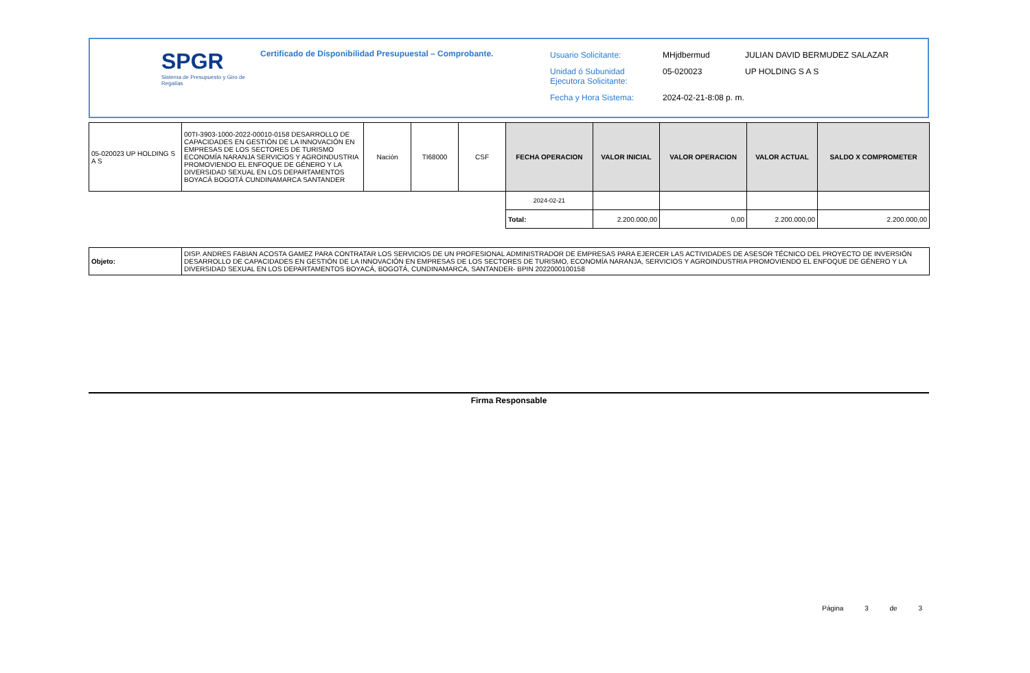SPGR
Sistema de Presupuesto y Giro de Regalías
Certificado de Disponibilidad Presupuestal – Comprobante.
| Usuario Solicitante: | MHjdbermud | JULIAN DAVID BERMUDEZ SALAZAR |
| Unidad ó Subunidad Ejecutora Solicitante: | 05-020023 | UP HOLDING S A S |
| Fecha y Hora Sistema: | 2024-02-21-8:08 p. m. | |
| 05-020023 UP HOLDING S A S | 00TI-3903-1000-2022-00010-0158 DESARROLLO DE CAPACIDADES EN GESTIÓN DE LA INNOVACIÓN EN EMPRESAS DE LOS SECTORES DE TURISMO ECONOMÍA NARANJA SERVICIOS Y AGROINDUSTRIA PROMOVIENDO EL ENFOQUE DE GÉNERO Y LA DIVERSIDAD SEXUAL EN LOS DEPARTAMENTOS BOYACÁ BOGOTÁ CUNDINAMARCA SANTANDER | Nación | TI68000 | CSF | FECHA OPERACION | VALOR INICIAL | VALOR OPERACION | VALOR ACTUAL | SALDO X COMPROMETER |
| | | | | | 2024-02-21 | | | | |
| | | | | | Total: | 2.200.000,00 | 0,00 | 2.200.000,00 | 2.200.000,00 |
| Objeto: | DISP. ANDRES FABIAN ACOSTA GAMEZ PARA CONTRATAR LOS SERVICIOS DE UN PROFESIONAL ADMINISTRADOR DE EMPRESAS PARA EJERCER LAS ACTIVIDADES DE ASESOR TÉCNICO DEL PROYECTO DE INVERSIÓN DESARROLLO DE CAPACIDADES EN GESTIÓN DE LA INNOVACIÓN EN EMPRESAS DE LOS SECTORES DE TURISMO, ECONOMÍA NARANJA, SERVICIOS Y AGROINDUSTRIA PROMOVIENDO EL ENFOQUE DE GÉNERO Y LA DIVERSIDAD SEXUAL EN LOS DEPARTAMENTOS BOYACÁ, BOGOTÁ, CUNDINAMARCA, SANTANDER- BPIN 2022000100158 |
Firma Responsable
Página 3 de 3